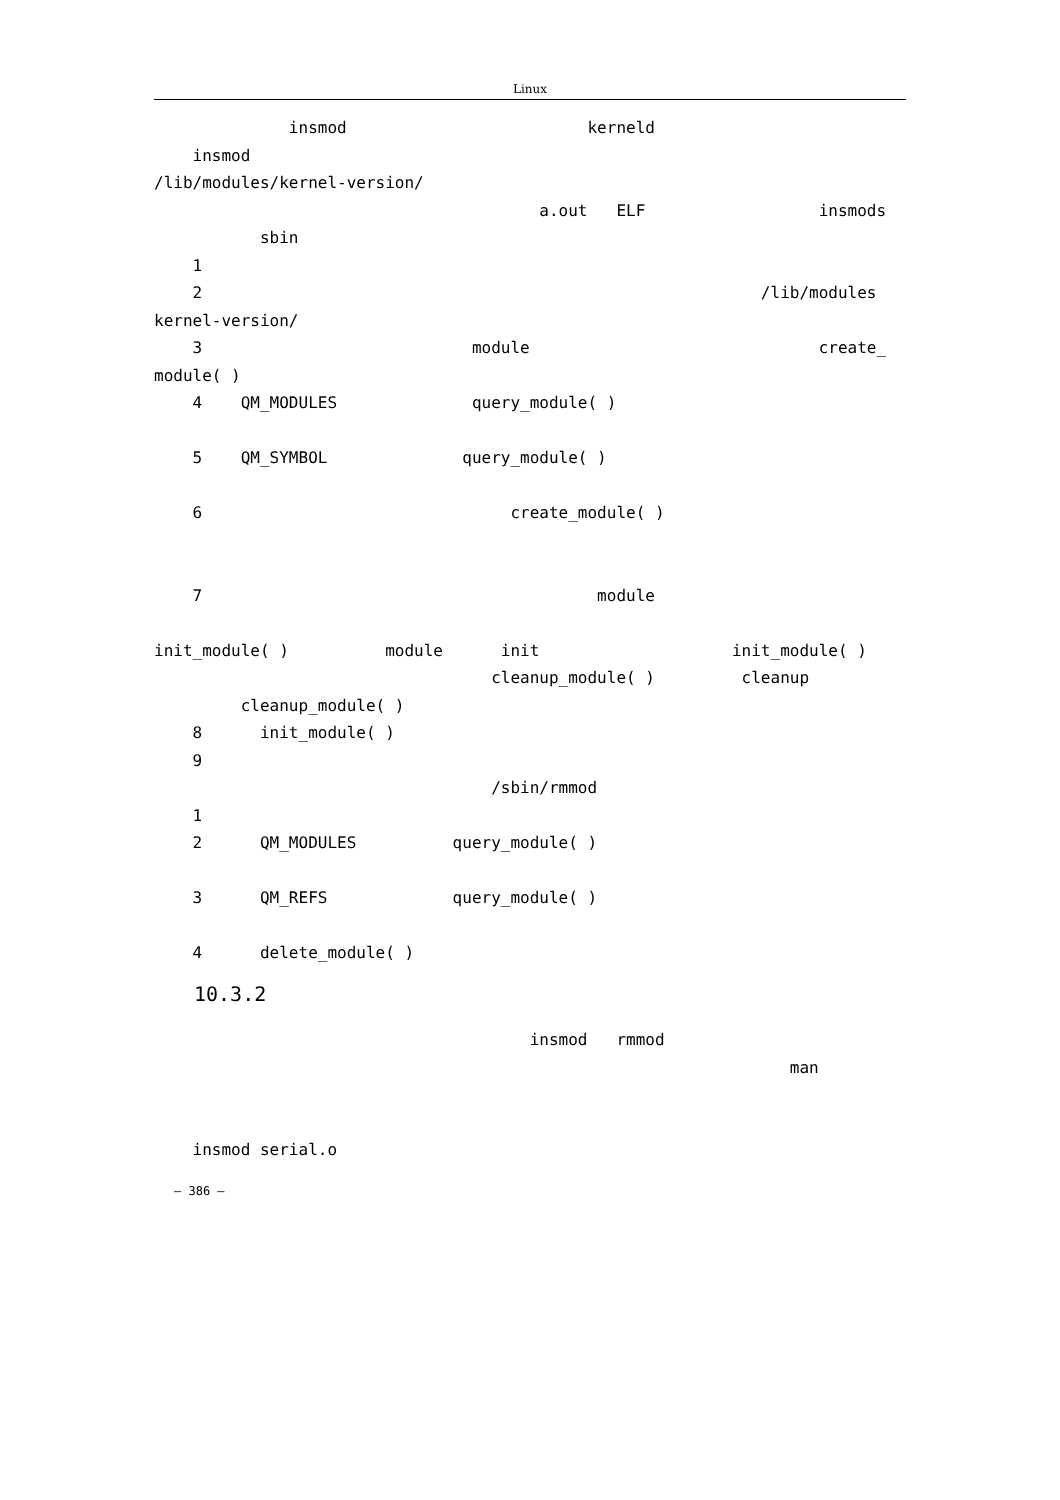Linux
insmod kerneld
insmod
/lib/modules/kernel-version/
a.out ELF insmods
sbin
1
2 /lib/modules
kernel-version/
3 module create_
module( )
4 QM_MODULES query_module( )
5 QM_SYMBOL query_module( )
6 create_module( )
7 module
init_module( ) module init init_module( )
cleanup_module( ) cleanup
cleanup_module( )
8 init_module( )
9
/sbin/rmmod
1
2 QM_MODULES query_module( )
3 QM_REFS query_module( )
4 delete_module( )
10.3.2
insmod rmmod
man
insmod serial.o
– 386 –